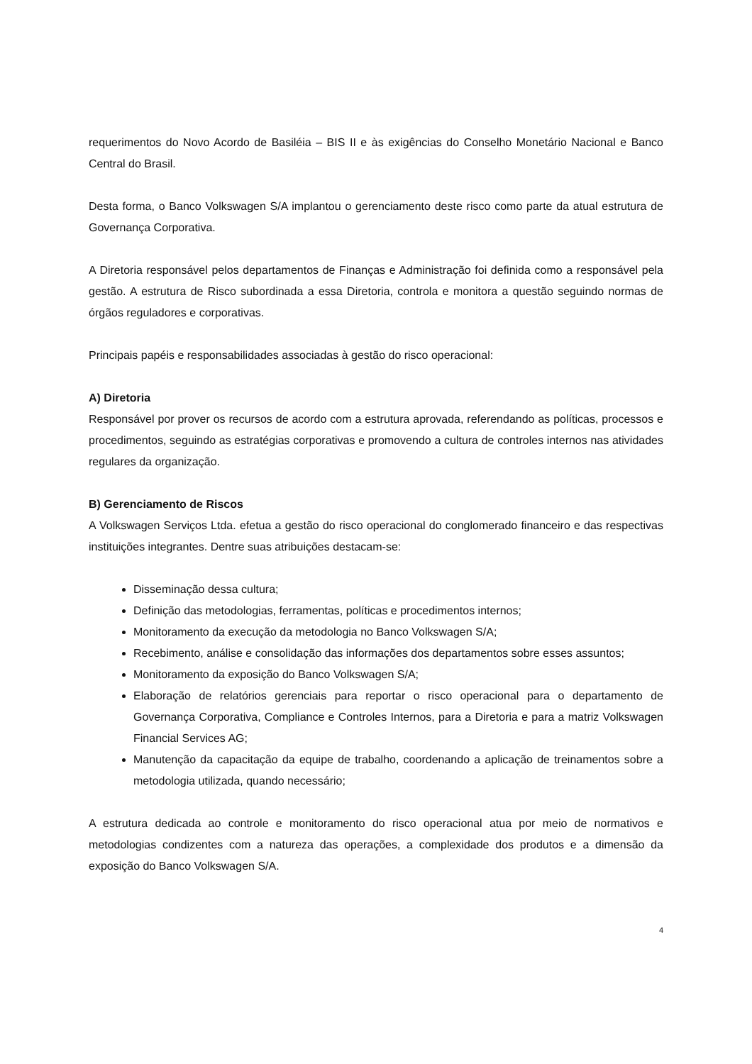requerimentos do Novo Acordo de Basiléia – BIS II e às exigências do Conselho Monetário Nacional e Banco Central do Brasil.
Desta forma, o Banco Volkswagen S/A implantou o gerenciamento deste risco como parte da atual estrutura de Governança Corporativa.
A Diretoria responsável pelos departamentos de Finanças e Administração foi definida como a responsável pela gestão. A estrutura de Risco subordinada a essa Diretoria, controla e monitora a questão seguindo normas de órgãos reguladores e corporativas.
Principais papéis e responsabilidades associadas à gestão do risco operacional:
A) Diretoria
Responsável por prover os recursos de acordo com a estrutura aprovada, referendando as políticas, processos e procedimentos, seguindo as estratégias corporativas e promovendo a cultura de controles internos nas atividades regulares da organização.
B) Gerenciamento de Riscos
A Volkswagen Serviços Ltda. efetua a gestão do risco operacional do conglomerado financeiro e das respectivas instituições integrantes. Dentre suas atribuições destacam-se:
Disseminação dessa cultura;
Definição das metodologias, ferramentas, políticas e procedimentos internos;
Monitoramento da execução da metodologia no Banco Volkswagen S/A;
Recebimento, análise e consolidação das informações dos departamentos sobre esses assuntos;
Monitoramento da exposição do Banco Volkswagen S/A;
Elaboração de relatórios gerenciais para reportar o risco operacional para o departamento de Governança Corporativa, Compliance e Controles Internos, para a Diretoria e para a matriz Volkswagen Financial Services AG;
Manutenção da capacitação da equipe de trabalho, coordenando a aplicação de treinamentos sobre a metodologia utilizada, quando necessário;
A estrutura dedicada ao controle e monitoramento do risco operacional atua por meio de normativos e metodologias condizentes com a natureza das operações, a complexidade dos produtos e a dimensão da exposição do Banco Volkswagen S/A.
4